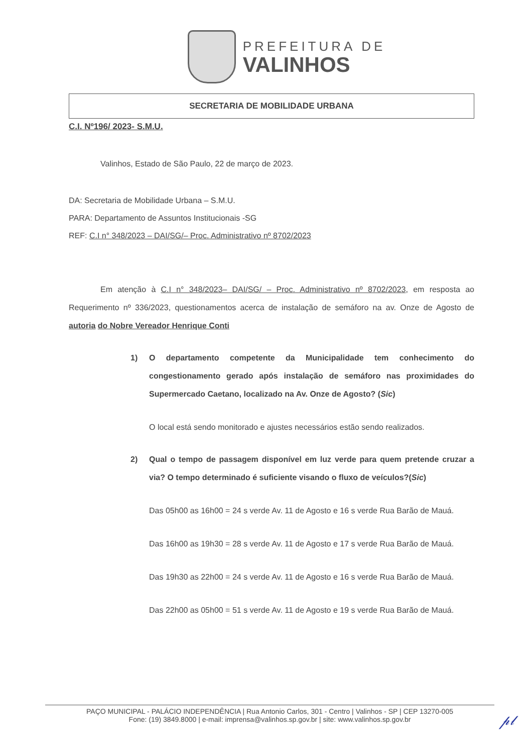PREFEITURA DE
VALINHOS
SECRETARIA DE MOBILIDADE URBANA
C.I. Nº196/ 2023- S.M.U.
Valinhos, Estado de São Paulo, 22 de março de 2023.
DA: Secretaria de Mobilidade Urbana – S.M.U.
PARA: Departamento de Assuntos Institucionais -SG
REF: C.I n° 348/2023 – DAI/SG/– Proc. Administrativo nº 8702/2023
Em atenção à C.I n° 348/2023– DAI/SG/ – Proc. Administrativo nº 8702/2023, em resposta ao Requerimento nº 336/2023, questionamentos acerca de instalação de semáforo na av. Onze de Agosto de autoria do Nobre Vereador Henrique Conti
1) O departamento competente da Municipalidade tem conhecimento do congestionamento gerado após instalação de semáforo nas proximidades do Supermercado Caetano, localizado na Av. Onze de Agosto? (Sic)
O local está sendo monitorado e ajustes necessários estão sendo realizados.
2) Qual o tempo de passagem disponível em luz verde para quem pretende cruzar a via? O tempo determinado é suficiente visando o fluxo de veículos?(Sic)
Das 05h00 as 16h00 = 24 s verde Av. 11 de Agosto e 16 s verde Rua Barão de Mauá.
Das 16h00 as 19h30 = 28 s verde Av. 11 de Agosto e 17 s verde Rua Barão de Mauá.
Das 19h30 as 22h00 = 24 s verde Av. 11 de Agosto e 16 s verde Rua Barão de Mauá.
Das 22h00 as 05h00 = 51 s verde Av. 11 de Agosto e 19 s verde Rua Barão de Mauá.
PAÇO MUNICIPAL - PALÁCIO INDEPENDÊNCIA | Rua Antonio Carlos, 301 - Centro | Valinhos - SP | CEP 13270-005
Fone: (19) 3849.8000 | e-mail: imprensa@valinhos.sp.gov.br | site: www.valinhos.sp.gov.br
𝓅𝓁